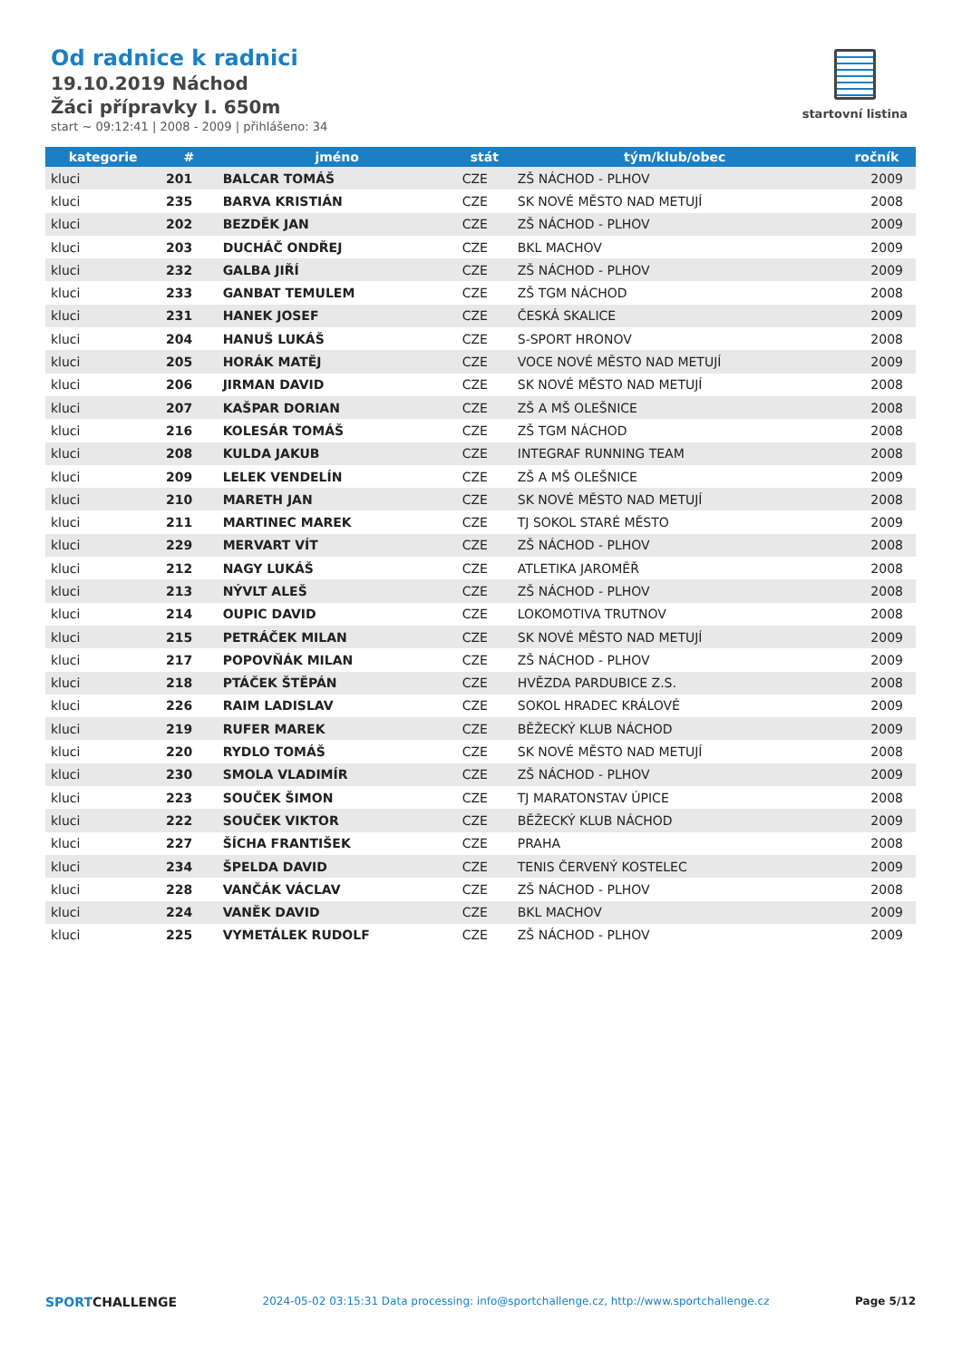Od radnice k radnici
19.10.2019 Náchod
Žáci přípravky I. 650m
start ~ 09:12:41 | 2008 - 2009 | přihlášeno: 34
startovní listina
| kategorie | # | jméno | stát | tým/klub/obec | ročník |
| --- | --- | --- | --- | --- | --- |
| kluci | 201 | BALCAR TOMÁŠ | CZE | ZŠ NÁCHOD - PLHOV | 2009 |
| kluci | 235 | BARVA KRISTIÁN | CZE | SK NOVÉ MĚSTO NAD METUJÍ | 2008 |
| kluci | 202 | BEZDĚK JAN | CZE | ZŠ NÁCHOD - PLHOV | 2009 |
| kluci | 203 | DUCHÁČ ONDŘEJ | CZE | BKL MACHOV | 2009 |
| kluci | 232 | GALBA JIŘÍ | CZE | ZŠ NÁCHOD - PLHOV | 2009 |
| kluci | 233 | GANBAT TEMULEM | CZE | ZŠ TGM NÁCHOD | 2008 |
| kluci | 231 | HANEK JOSEF | CZE | ČESKÁ SKALICE | 2009 |
| kluci | 204 | HANUŠ LUKÁŠ | CZE | S-SPORT HRONOV | 2008 |
| kluci | 205 | HORÁK MATĚJ | CZE | VOCE NOVÉ MĚSTO NAD METUJÍ | 2009 |
| kluci | 206 | JIRMAN DAVID | CZE | SK NOVÉ MĚSTO NAD METUJÍ | 2008 |
| kluci | 207 | KAŠPAR DORIAN | CZE | ZŠ A MŠ OLEŠNICE | 2008 |
| kluci | 216 | KOLESÁR TOMÁŠ | CZE | ZŠ TGM NÁCHOD | 2008 |
| kluci | 208 | KULDA JAKUB | CZE | INTEGRAF RUNNING TEAM | 2008 |
| kluci | 209 | LELEK VENDELÍN | CZE | ZŠ A MŠ OLEŠNICE | 2009 |
| kluci | 210 | MARETH JAN | CZE | SK NOVÉ MĚSTO NAD METUJÍ | 2008 |
| kluci | 211 | MARTINEC MAREK | CZE | TJ SOKOL STARÉ MĚSTO | 2009 |
| kluci | 229 | MERVART VÍT | CZE | ZŠ NÁCHOD - PLHOV | 2008 |
| kluci | 212 | NAGY LUKÁŠ | CZE | ATLETIKA JAROMĚŘ | 2008 |
| kluci | 213 | NÝVLT ALEŠ | CZE | ZŠ NÁCHOD - PLHOV | 2008 |
| kluci | 214 | OUPIC DAVID | CZE | LOKOMOTIVA TRUTNOV | 2008 |
| kluci | 215 | PETRÁČEK MILAN | CZE | SK NOVÉ MĚSTO NAD METUJÍ | 2009 |
| kluci | 217 | POPOVŇÁK MILAN | CZE | ZŠ NÁCHOD - PLHOV | 2009 |
| kluci | 218 | PTÁČEK ŠTĚPÁN | CZE | HVĚZDA PARDUBICE Z.S. | 2008 |
| kluci | 226 | RAIM LADISLAV | CZE | SOKOL HRADEC KRÁLOVÉ | 2009 |
| kluci | 219 | RUFER MAREK | CZE | BĚŽECKÝ KLUB NÁCHOD | 2009 |
| kluci | 220 | RYDLO TOMÁŠ | CZE | SK NOVÉ MĚSTO NAD METUJÍ | 2008 |
| kluci | 230 | SMOLA VLADIMÍR | CZE | ZŠ NÁCHOD - PLHOV | 2009 |
| kluci | 223 | SOUČEK ŠIMON | CZE | TJ MARATONSTAV ÚPICE | 2008 |
| kluci | 222 | SOUČEK VIKTOR | CZE | BĚŽECKÝ KLUB NÁCHOD | 2009 |
| kluci | 227 | ŠÍCHA FRANTIŠEK | CZE | PRAHA | 2008 |
| kluci | 234 | ŠPELDA DAVID | CZE | TENIS ČERVENÝ KOSTELEC | 2009 |
| kluci | 228 | VANČÁK VÁCLAV | CZE | ZŠ NÁCHOD - PLHOV | 2008 |
| kluci | 224 | VANĚK DAVID | CZE | BKL MACHOV | 2009 |
| kluci | 225 | VYMETÁLEK RUDOLF | CZE | ZŠ NÁCHOD - PLHOV | 2009 |
SPORTCHALLENGE 2024-05-02 03:15:31 Data processing: info@sportchallenge.cz, http://www.sportchallenge.cz Page 5/12